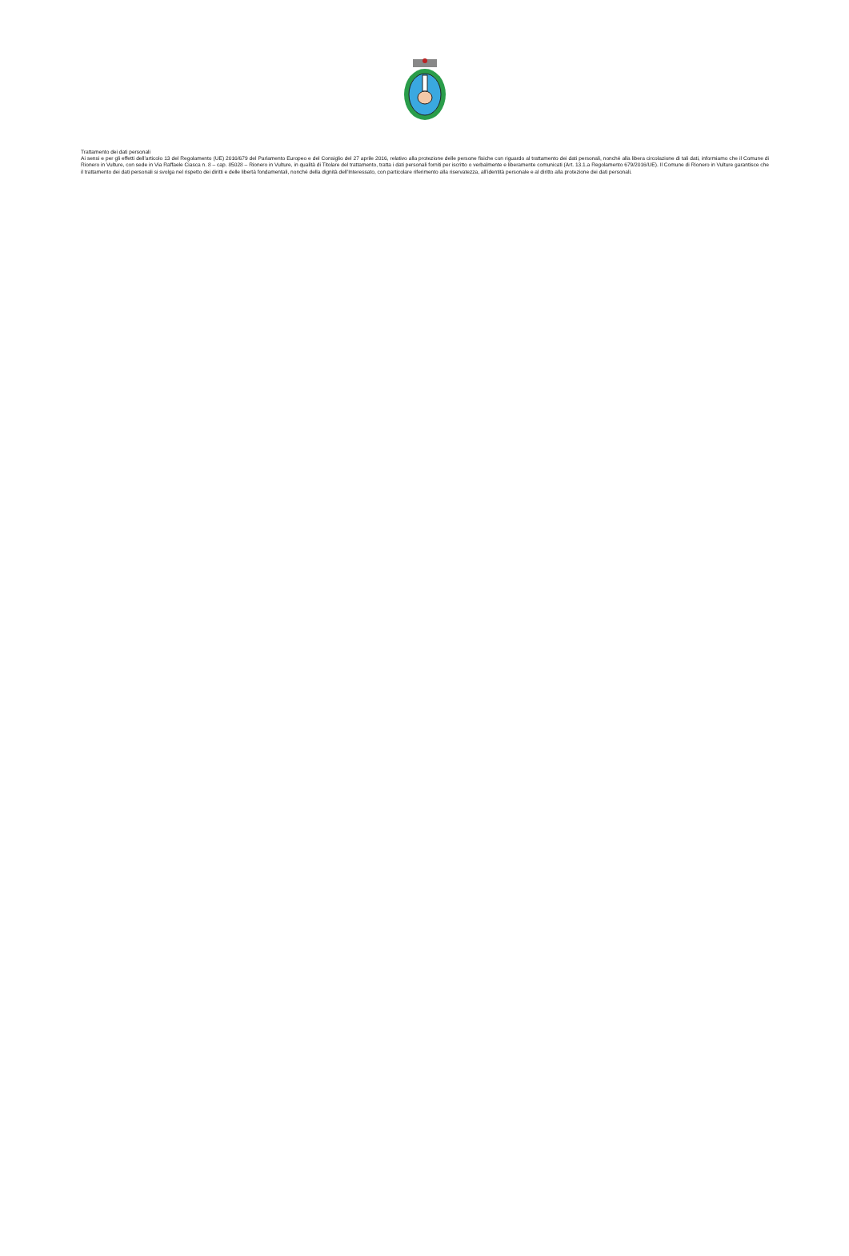Trattamento dei dati personali
Ai sensi e per gli effetti dell’articolo 13 del Regolamento (UE) 2016/679 del Parlamento Europeo e del Consiglio del 27 aprile 2016, relativo alla protezione delle persone fisiche con riguardo al trattamento dei dati personali, nonché alla libera circolazione di tali dati, informiamo che il Comune di Rionero in Vulture, con sede in Via Raffaele Ciasca n. 8 – cap. 85028 – Rionero in Vulture, in qualità di Titolare del trattamento, tratta i dati personali forniti per iscritto o verbalmente e liberamente comunicati (Art. 13.1.a Regolamento 679/2016/UE). Il Comune di Rionero in Vulture garantisce che il trattamento dei dati personali si svolga nel rispetto dei diritti e delle libertà fondamentali, nonché della dignità dell’Interessato, con particolare riferimento alla riservatezza, all’identità personale e al diritto alla protezione dei dati personali.